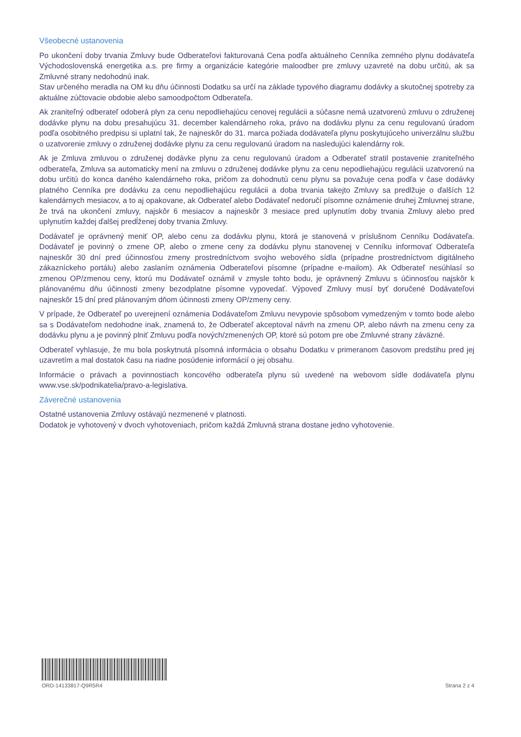Všeobecné ustanovenia
Po ukončení doby trvania Zmluvy bude Odberateľovi fakturovaná Cena podľa aktuálneho Cenníka zemného plynu dodávateľa Východoslovenská energetika a.s. pre firmy a organizácie kategórie maloodber pre zmluvy uzavreté na dobu určitú, ak sa Zmluvné strany nedohodnú inak.
Stav určeného meradla na OM ku dňu účinnosti Dodatku sa určí na základe typového diagramu dodávky a skutočnej spotreby za aktuálne zúčtovacie obdobie alebo samoodpočtom Odberateľa.
Ak zraniteľný odberateľ odoberá plyn za cenu nepodliehajúcu cenovej regulácii a súčasne nemá uzatvorenú zmluvu o združenej dodávke plynu na dobu presahujúcu 31. december kalendárneho roka, právo na dodávku plynu za cenu regulovanú úradom podľa osobitného predpisu si uplatní tak, že najneskôr do 31. marca požiada dodávateľa plynu poskytujúceho univerzálnu službu o uzatvorenie zmluvy o združenej dodávke plynu za cenu regulovanú úradom na nasledujúci kalendárny rok.
Ak je Zmluva zmluvou o združenej dodávke plynu za cenu regulovanú úradom a Odberateľ stratil postavenie zraniteľného odberateľa, Zmluva sa automaticky mení na zmluvu o združenej dodávke plynu za cenu nepodliehajúcu regulácii uzatvorenú na dobu určitú do konca daného kalendárneho roka, pričom za dohodnutú cenu plynu sa považuje cena podľa v čase dodávky platného Cenníka pre dodávku za cenu nepodliehajúcu regulácii a doba trvania takejto Zmluvy sa predlžuje o ďalších 12 kalendárnych mesiacov, a to aj opakovane, ak Odberateľ alebo Dodávateľ nedoručí písomne oznámenie druhej Zmluvnej strane, že trvá na ukončení zmluvy, najskôr 6 mesiacov a najneskôr 3 mesiace pred uplynutím doby trvania Zmluvy alebo pred uplynutím každej ďalšej predĺženej doby trvania Zmluvy.
Dodávateľ je oprávnený meniť OP, alebo cenu za dodávku plynu, ktorá je stanovená v príslušnom Cenníku Dodávateľa. Dodávateľ je povinný o zmene OP, alebo o zmene ceny za dodávku plynu stanovenej v Cenníku informovať Odberateľa najneskôr 30 dní pred účinnosťou zmeny prostredníctvom svojho webového sídla (prípadne prostredníctvom digitálneho zákazníckeho portálu) alebo zaslaním oznámenia Odberateľovi písomne (prípadne e-mailom). Ak Odberateľ nesúhlasí so zmenou OP/zmenou ceny, ktorú mu Dodávateľ oznámil v zmysle tohto bodu, je oprávnený Zmluvu s účinnosťou najskôr k plánovanému dňu účinnosti zmeny bezodplatne písomne vypovedať. Výpoveď Zmluvy musí byť doručené Dodávateľovi najneskôr 15 dní pred plánovaným dňom účinnosti zmeny OP/zmeny ceny.
V prípade, že Odberateľ po uverejnení oznámenia Dodávateľom Zmluvu nevypovie spôsobom vymedzeným v tomto bode alebo sa s Dodávateľom nedohodne inak, znamená to, že Odberateľ akceptoval návrh na zmenu OP, alebo návrh na zmenu ceny za dodávku plynu a je povinný plniť Zmluvu podľa nových/zmenených OP, ktoré sú potom pre obe Zmluvné strany záväzné.
Odberateľ vyhlasuje, že mu bola poskytnutá písomná informácia o obsahu Dodatku v primeranom časovom predstihu pred jej uzavretím a mal dostatok času na riadne posúdenie informácií o jej obsahu.
Informácie o právach a povinnostiach koncového odberateľa plynu sú uvedené na webovom sídle dodávateľa plynu www.vse.sk/podnikatelia/pravo-a-legislativa.
Záverečné ustanovenia
Ostatné ustanovenia Zmluvy ostávajú nezmenené v platnosti.
Dodatok je vyhotovený v dvoch vyhotoveniach, pričom každá Zmluvná strana dostane jedno vyhotovenie.
ORD-14133817-Q9R5R4
Strana 2 z 4